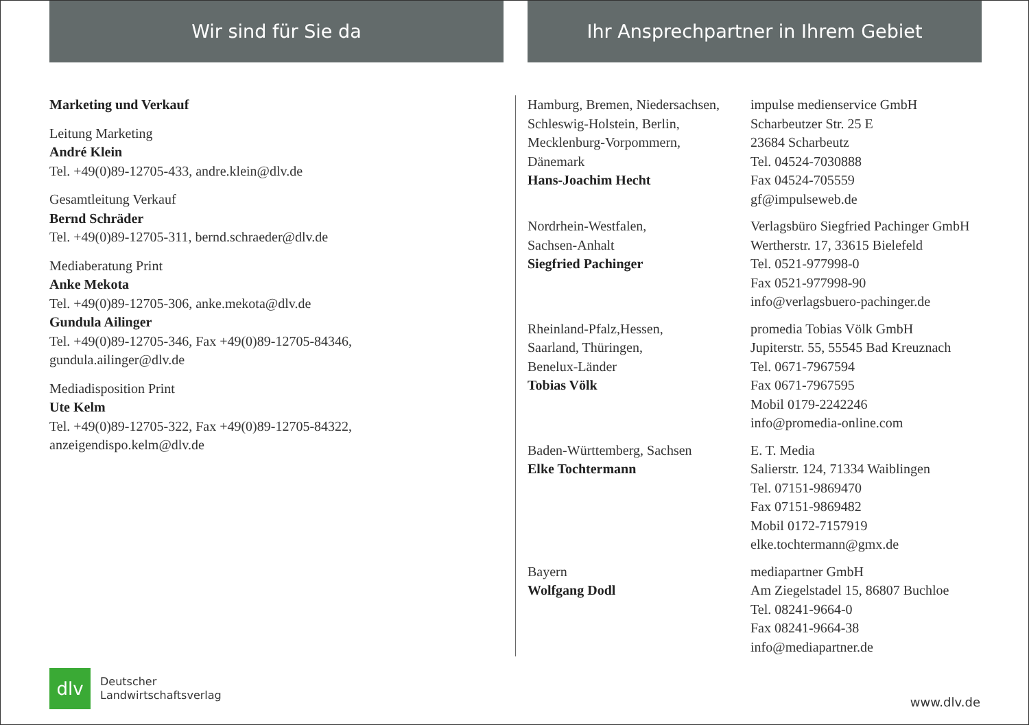Wir sind für Sie da Ihr Ansprechpartner in Ihrem Gebiet
Marketing und Verkauf
Leitung Marketing
André Klein
Tel. +49(0)89-12705-433, andre.klein@dlv.de
Gesamtleitung Verkauf
Bernd Schräder
Tel. +49(0)89-12705-311, bernd.schraeder@dlv.de
Mediaberatung Print
Anke Mekota
Tel. +49(0)89-12705-306, anke.mekota@dlv.de
Gundula Ailinger
Tel. +49(0)89-12705-346, Fax +49(0)89-12705-84346,
gundula.ailinger@dlv.de
Mediadisposition Print
Ute Kelm
Tel. +49(0)89-12705-322, Fax +49(0)89-12705-84322,
anzeigendispo.kelm@dlv.de
Hamburg, Bremen, Niedersachsen,
Schleswig-Holstein, Berlin,
Mecklenburg-Vorpommern,
Dänemark
Hans-Joachim Hecht
impulse medienservice GmbH
Scharbeutzer Str. 25 E
23684 Scharbeutz
Tel. 04524-7030888
Fax 04524-705559
gf@impulseweb.de
Nordrhein-Westfalen,
Sachsen-Anhalt
Siegfried Pachinger
Verlagsbüro Siegfried Pachinger GmbH
Wertherstr. 17, 33615 Bielefeld
Tel. 0521-977998-0
Fax 0521-977998-90
info@verlagsbuero-pachinger.de
Rheinland-Pfalz,Hessen,
Saarland, Thüringen,
Benelux-Länder
Tobias Völk
promedia Tobias Völk GmbH
Jupiterstr. 55, 55545 Bad Kreuznach
Tel. 0671-7967594
Fax 0671-7967595
Mobil 0179-2242246
info@promedia-online.com
Baden-Württemberg, Sachsen
Elke Tochtermann
E. T. Media
Salierstr. 124, 71334 Waiblingen
Tel. 07151-9869470
Fax 07151-9869482
Mobil 0172-7157919
elke.tochtermann@gmx.de
Bayern
Wolfgang Dodl
mediapartner GmbH
Am Ziegelstadel 15, 86807 Buchloe
Tel. 08241-9664-0
Fax 08241-9664-38
info@mediapartner.de
dlv
Deutscher
Landwirtschaftsverlag
www.dlv.de